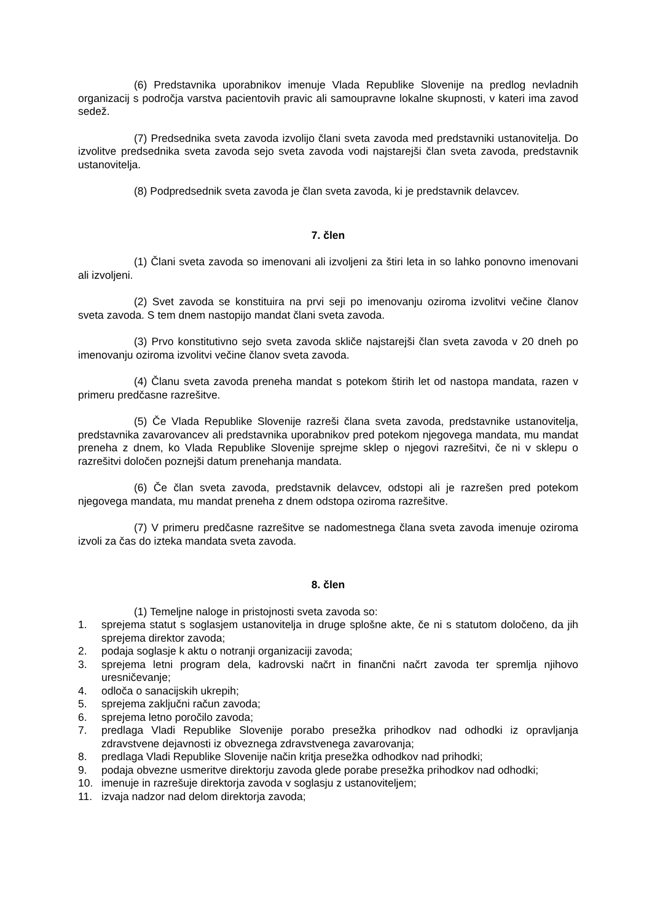(6) Predstavnika uporabnikov imenuje Vlada Republike Slovenije na predlog nevladnih organizacij s področja varstva pacientovih pravic ali samoupravne lokalne skupnosti, v kateri ima zavod sedež.
(7) Predsednika sveta zavoda izvolijo člani sveta zavoda med predstavniki ustanovitelja. Do izvolitve predsednika sveta zavoda sejo sveta zavoda vodi najstarejši član sveta zavoda, predstavnik ustanovitelja.
(8) Podpredsednik sveta zavoda je član sveta zavoda, ki je predstavnik delavcev.
7. člen
(1) Člani sveta zavoda so imenovani ali izvoljeni za štiri leta in so lahko ponovno imenovani ali izvoljeni.
(2) Svet zavoda se konstituira na prvi seji po imenovanju oziroma izvolitvi večine članov sveta zavoda. S tem dnem nastopijo mandat člani sveta zavoda.
(3) Prvo konstitutivno sejo sveta zavoda skliče najstarejši član sveta zavoda v 20 dneh po imenovanju oziroma izvolitvi večine članov sveta zavoda.
(4) Članu sveta zavoda preneha mandat s potekom štirih let od nastopa mandata, razen v primeru predčasne razrešitve.
(5) Če Vlada Republike Slovenije razreši člana sveta zavoda, predstavnike ustanovitelja, predstavnika zavarovancev ali predstavnika uporabnikov pred potekom njegovega mandata, mu mandat preneha z dnem, ko Vlada Republike Slovenije sprejme sklep o njegovi razrešitvi, če ni v sklepu o razrešitvi določen poznejši datum prenehanja mandata.
(6) Če član sveta zavoda, predstavnik delavcev, odstopi ali je razrešen pred potekom njegovega mandata, mu mandat preneha z dnem odstopa oziroma razrešitve.
(7) V primeru predčasne razrešitve se nadomestnega člana sveta zavoda imenuje oziroma izvoli za čas do izteka mandata sveta zavoda.
8. člen
(1) Temeljne naloge in pristojnosti sveta zavoda so:
1. sprejema statut s soglasjem ustanovitelja in druge splošne akte, če ni s statutom določeno, da jih sprejema direktor zavoda;
2. podaja soglasje k aktu o notranji organizaciji zavoda;
3. sprejema letni program dela, kadrovski načrt in finančni načrt zavoda ter spremlja njihovo uresničevanje;
4. odloča o sanacijskih ukrepih;
5. sprejema zaključni račun zavoda;
6. sprejema letno poročilo zavoda;
7. predlaga Vladi Republike Slovenije porabo presežka prihodkov nad odhodki iz opravljanja zdravstvene dejavnosti iz obveznega zdravstvenega zavarovanja;
8. predlaga Vladi Republike Slovenije način kritja presežka odhodkov nad prihodki;
9. podaja obvezne usmeritve direktorju zavoda glede porabe presežka prihodkov nad odhodki;
10. imenuje in razrešuje direktorja zavoda v soglasju z ustanoviteljem;
11. izvaja nadzor nad delom direktorja zavoda;